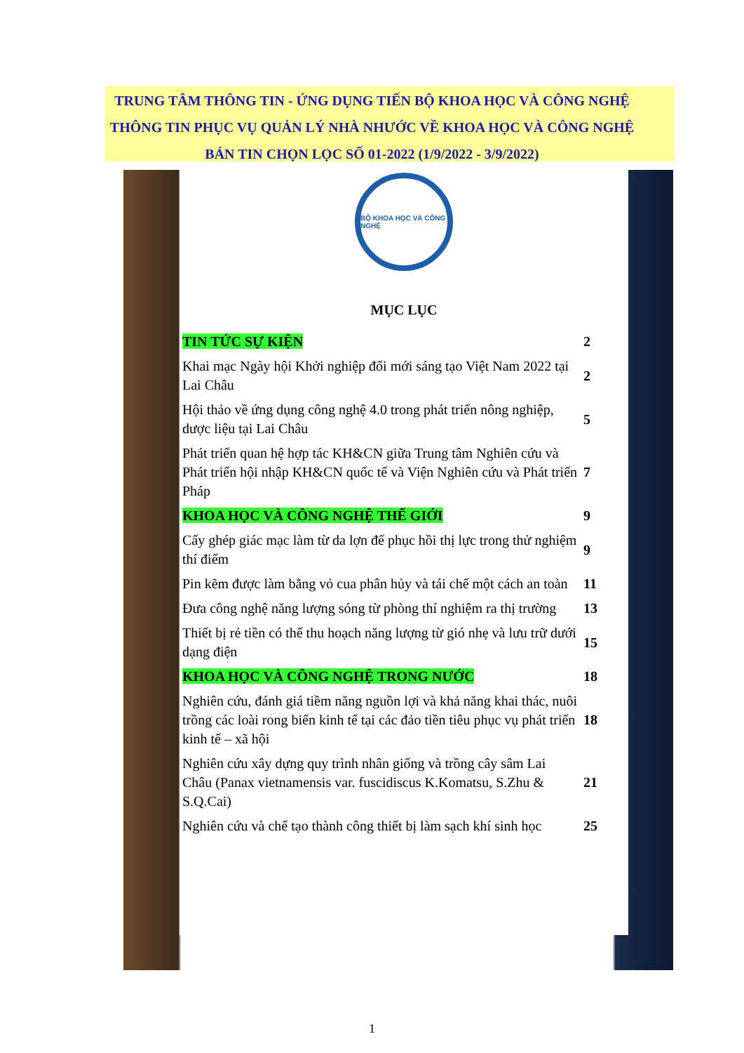TRUNG TÂM THÔNG TIN - ỨNG DỤNG TIẾN BỘ KHOA HỌC VÀ CÔNG NGHỆ
THÔNG TIN PHỤC VỤ QUẢN LÝ NHÀ NHƯỚC VỀ KHOA HỌC VÀ CÔNG NGHỆ
BẢN TIN CHỌN LỌC SỐ 01-2022 (1/9/2022 - 3/9/2022)
BỘ KHOA HỌC VÀ CÔNG NGHỆ
MỤC LỤC
| TIN TỨC SỰ KIỆN | 2 |
| Khai mạc Ngày hội Khởi nghiệp đổi mới sáng tạo Việt Nam 2022 tại Lai Châu | 2 |
| Hội thảo về ứng dụng công nghệ 4.0 trong phát triển nông nghiệp, dược liệu tại Lai Châu | 5 |
| Phát triển quan hệ hợp tác KH&CN giữa Trung tâm Nghiên cứu và Phát triển hội nhập KH&CN quốc tế và Viện Nghiên cứu và Phát triển Pháp | 7 |
| KHOA HỌC VÀ CÔNG NGHỆ THẾ GIỚI | 9 |
| Cấy ghép giác mạc làm từ da lợn để phục hồi thị lực trong thử nghiệm thí điểm | 9 |
| Pin kẽm được làm bằng vỏ cua phân hủy và tái chế một cách an toàn | 11 |
| Đưa công nghệ năng lượng sóng từ phòng thí nghiệm ra thị trường | 13 |
| Thiết bị rẻ tiền có thể thu hoạch năng lượng từ gió nhẹ và lưu trữ dưới dạng điện | 15 |
| KHOA HỌC VÀ CÔNG NGHỆ TRONG NƯỚC | 18 |
| Nghiên cứu, đánh giá tiềm năng nguồn lợi và khả năng khai thác, nuôi trồng các loài rong biển kinh tế tại các đảo tiền tiêu phục vụ phát triển kinh tế – xã hội | 18 |
| Nghiên cứu xây dựng quy trình nhân giống và trồng cây sâm Lai Châu (Panax vietnamensis var. fuscidiscus K.Komatsu, S.Zhu & S.Q.Cai) | 21 |
| Nghiên cứu và chế tạo thành công thiết bị làm sạch khí sinh học | 25 |
1